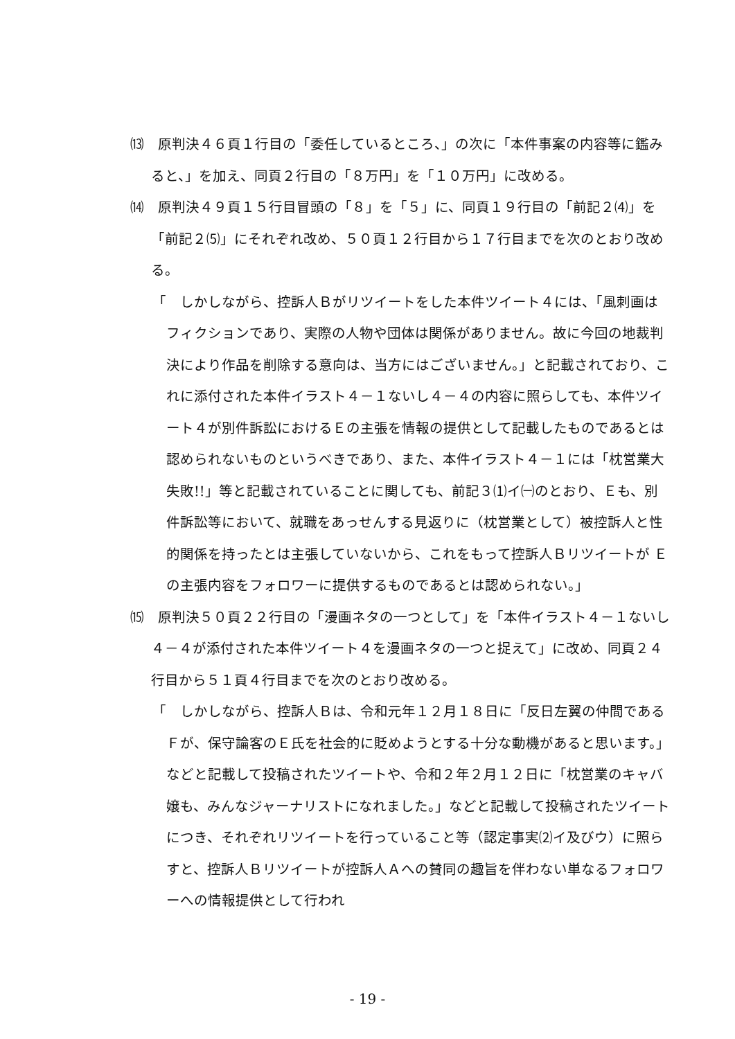⒀　原判決４６頁１行目の「委任しているところ、」の次に「本件事案の内容等に鑑みると、」を加え、同頁２行目の「８万円」を「１０万円」に改める。
⒁　原判決４９頁１５行目冒頭の「８」を「５」に、同頁１９行目の「前記２⑷」を「前記２⑸」にそれぞれ改め、５０頁１２行目から１７行目までを次のとおり改める。
「　しかしながら、控訴人Ｂがリツイートをした本件ツイート４には、「風刺画はフィクションであり、実際の人物や団体は関係がありません。故に今回の地裁判決により作品を削除する意向は、当方にはございません。」と記載されており、これに添付された本件イラスト４－１ないし４－４の内容に照らしても、本件ツイート４が別件訴訟におけるＥの主張を情報の提供として記載したものであるとは認められないものというべきであり、また、本件イラスト４－１には「枕営業大失敗!!」等と記載されていることに関しても、前記３⑴イ㈠のとおり、Ｅも、別件訴訟等において、就職をあっせんする見返りに（枕営業として）被控訴人と性的関係を持ったとは主張していないから、これをもって控訴人Ｂリツイートが Ｅの主張内容をフォロワーに提供するものであるとは認められない。」
⒂　原判決５０頁２２行目の「漫画ネタの一つとして」を「本件イラスト４－１ないし４－４が添付された本件ツイート４を漫画ネタの一つと捉えて」に改め、同頁２４行目から５１頁４行目までを次のとおり改める。
「　しかしながら、控訴人Ｂは、令和元年１２月１８日に「反日左翼の仲間であるＦが、保守論客のＥ氏を社会的に貶めようとする十分な動機があると思います。」などと記載して投稿されたツイートや、令和２年２月１２日に「枕営業のキャバ嬢も、みんなジャーナリストになれました。」などと記載して投稿されたツイートにつき、それぞれリツイートを行っていること等（認定事実⑵イ及びウ）に照らすと、控訴人Ｂリツイートが控訴人Ａへの賛同の趣旨を伴わない単なるフォロワーへの情報提供として行われ
- 19 -